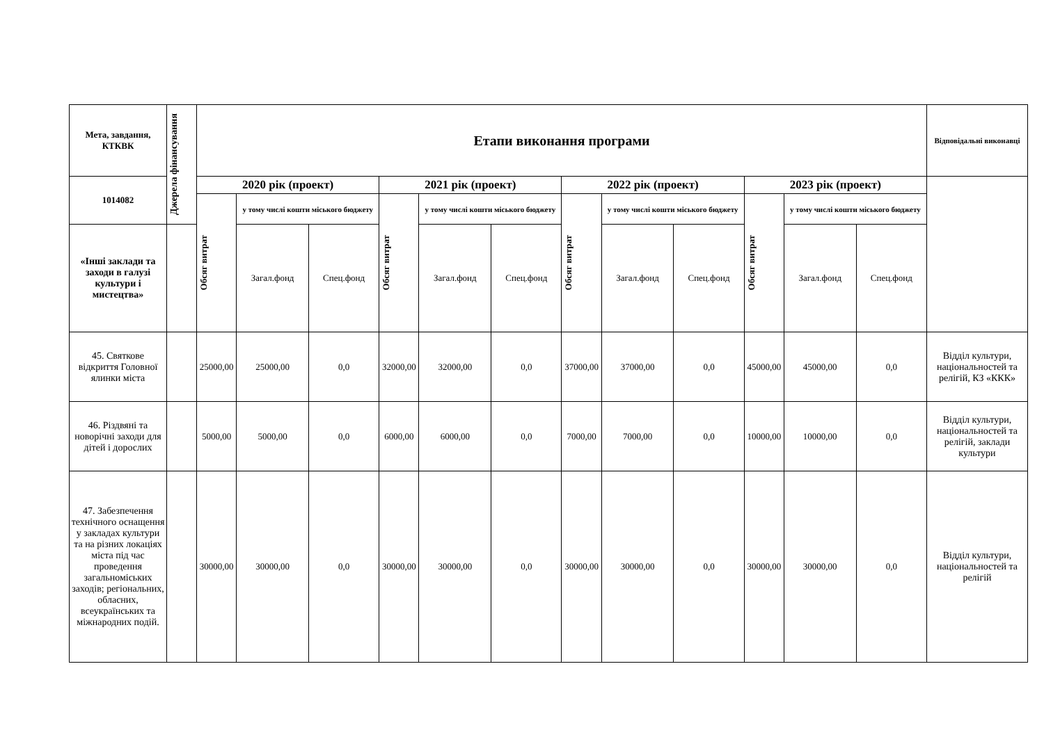| Мета, завдання, КТКВК | Джерела фінансування | Етапи виконання програми | | | | | | | | | | | | Відповідальні виконавці |
| --- | --- | --- | --- | --- | --- | --- | --- | --- | --- | --- | --- | --- | --- | --- |
| 1014082 | | 2020 рік (проект) | | | 2021 рік (проект) | | | 2022 рік (проект) | | | 2023 рік (проект) | | | |
| | | Обсяг витрат | у тому числі кошти міського бюджету | | Обсяг витрат | у тому числі кошти міського бюджету | | Обсяг витрат | у тому числі кошти міського бюджету | | Обсяг витрат | у тому числі кошти міського бюджету | | |
| «Інші заклади та заходи в галузі культури і мистецтва» | | | Загал.фонд | Спец.фонд | | Загал.фонд | Спец.фонд | | Загал.фонд | Спец.фонд | | Загал.фонд | Спец.фонд | |
| 45. Святкове відкриття Головної ялинки міста | | 25000,00 | 25000,00 | 0,0 | 32000,00 | 32000,00 | 0,0 | 37000,00 | 37000,00 | 0,0 | 45000,00 | 45000,00 | 0,0 | Відділ культури, національностей та релігій, КЗ «ККК» |
| 46. Різдвяні та новорічні заходи для дітей і дорослих | | 5000,00 | 5000,00 | 0,0 | 6000,00 | 6000,00 | 0,0 | 7000,00 | 7000,00 | 0,0 | 10000,00 | 10000,00 | 0,0 | Відділ культури, національностей та релігій, заклади культури |
| 47. Забезпечення технічного оснащення у закладах культури та на різних локаціях міста під час проведення загальноміських заходів; регіональних, обласних, всеукраїнських та міжнародних подій. | | 30000,00 | 30000,00 | 0,0 | 30000,00 | 30000,00 | 0,0 | 30000,00 | 30000,00 | 0,0 | 30000,00 | 30000,00 | 0,0 | Відділ культури, національностей та релігій |